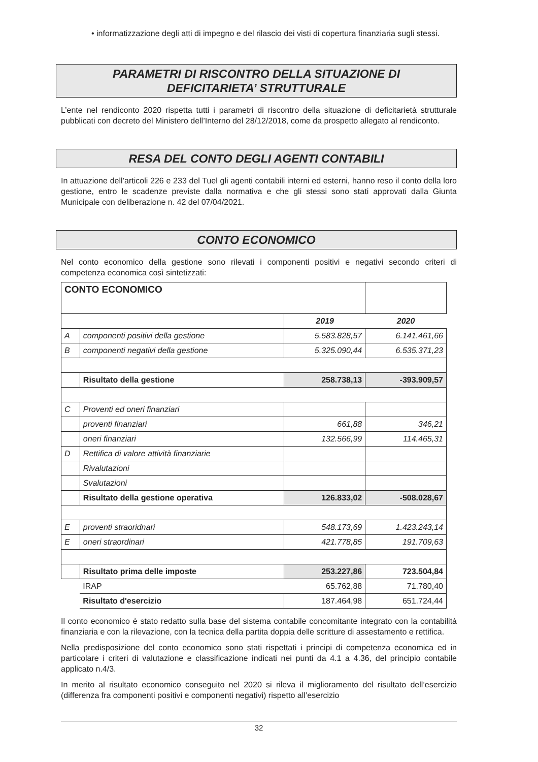• informatizzazione degli atti di impegno e del rilascio dei visti di copertura finanziaria sugli stessi.
PARAMETRI DI RISCONTRO DELLA SITUAZIONE DI
DEFICITARIETA’ STRUTTURALE
L’ente nel rendiconto 2020 rispetta tutti i parametri di riscontro della situazione di deficitarietà strutturale pubblicati con decreto del Ministero dell’Interno del 28/12/2018, come da prospetto allegato al rendiconto.
RESA DEL CONTO DEGLI AGENTI CONTABILI
In attuazione dell’articoli 226 e 233 del Tuel gli agenti contabili interni ed esterni, hanno reso il conto della loro gestione, entro le scadenze previste dalla normativa e che gli stessi sono stati approvati dalla Giunta Municipale con deliberazione n. 42 del 07/04/2021.
CONTO ECONOMICO
Nel conto economico della gestione sono rilevati i componenti positivi e negativi secondo criteri di competenza economica così sintetizzati:
| CONTO ECONOMICO | | | |
| | | 2019 | 2020 |
| A | componenti positivi della gestione | 5.583.828,57 | 6.141.461,66 |
| B | componenti negativi della gestione | 5.325.090,44 | 6.535.371,23 |
| | Risultato della gestione | 258.738,13 | -393.909,57 |
| C | Proventi ed oneri finanziari | | |
| | proventi finanziari | 661,88 | 346,21 |
| | oneri finanziari | 132.566,99 | 114.465,31 |
| D | Rettifica di valore attività finanziarie | | |
| | Rivalutazioni | | |
| | Svalutazioni | | |
| | Risultato della gestione operativa | 126.833,02 | -508.028,67 |
| E | proventi straoridnari | 548.173,69 | 1.423.243,14 |
| E | oneri straordinari | 421.778,85 | 191.709,63 |
| | Risultato prima delle imposte | 253.227,86 | 723.504,84 |
| | IRAP | 65.762,88 | 71.780,40 |
| | Risultato d'esercizio | 187.464,98 | 651.724,44 |
Il conto economico è stato redatto sulla base del sistema contabile concomitante integrato con la contabilità finanziaria e con la rilevazione, con la tecnica della partita doppia delle scritture di assestamento e rettifica.
Nella predisposizione del conto economico sono stati rispettati i principi di competenza economica ed in particolare i criteri di valutazione e classificazione indicati nei punti da 4.1 a 4.36, del principio contabile applicato n.4/3.
In merito al risultato economico conseguito nel 2020 si rileva il miglioramento del risultato dell’esercizio (differenza fra componenti positivi e componenti negativi) rispetto all’esercizio
32